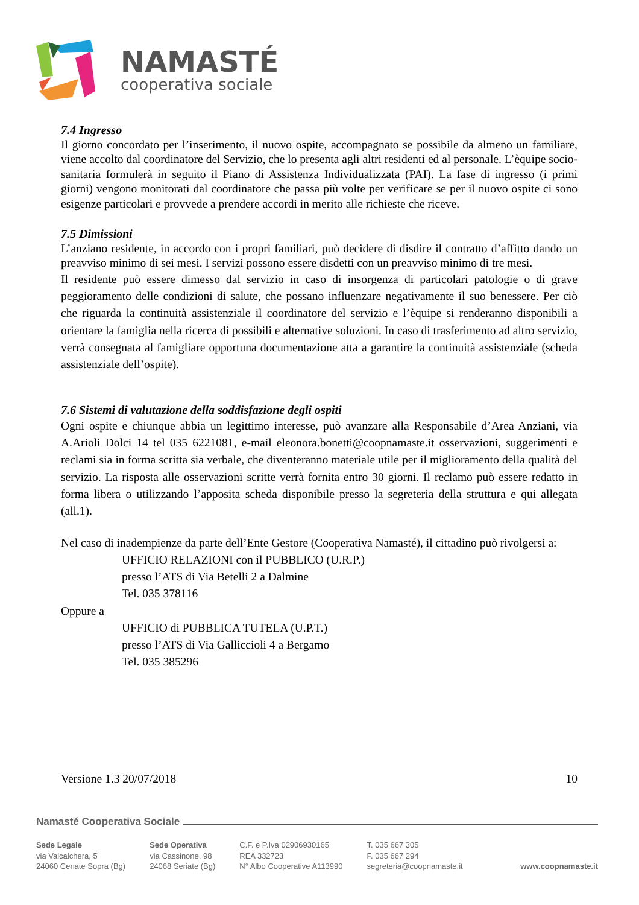NAMASTÉ
cooperativa sociale
7.4 Ingresso
Il giorno concordato per l’inserimento, il nuovo ospite, accompagnato se possibile da almeno un familiare, viene accolto dal coordinatore del Servizio, che lo presenta agli altri residenti ed al personale. L’èquipe socio-sanitaria formulerà in seguito il Piano di Assistenza Individualizzata (PAI). La fase di ingresso (i primi giorni) vengono monitorati dal coordinatore che passa più volte per verificare se per il nuovo ospite ci sono esigenze particolari e provvede a prendere accordi in merito alle richieste che riceve.
7.5 Dimissioni
L’anziano residente, in accordo con i propri familiari, può decidere di disdire il contratto d’affitto dando un preavviso minimo di sei mesi. I servizi possono essere disdetti con un preavviso minimo di tre mesi.
Il residente può essere dimesso dal servizio in caso di insorgenza di particolari patologie o di grave peggioramento delle condizioni di salute, che possano influenzare negativamente il suo benessere. Per ciò che riguarda la continuità assistenziale il coordinatore del servizio e l’èquipe si renderanno disponibili a orientare la famiglia nella ricerca di possibili e alternative soluzioni. In caso di trasferimento ad altro servizio, verrà consegnata al famigliare opportuna documentazione atta a garantire la continuità assistenziale (scheda assistenziale dell’ospite).
7.6 Sistemi di valutazione della soddisfazione degli ospiti
Ogni ospite e chiunque abbia un legittimo interesse, può avanzare alla Responsabile d’Area Anziani, via A.Arioli Dolci 14 tel 035 6221081, e-mail eleonora.bonetti@coopnamaste.it osservazioni, suggerimenti e reclami sia in forma scritta sia verbale, che diventeranno materiale utile per il miglioramento della qualità del servizio. La risposta alle osservazioni scritte verrà fornita entro 30 giorni. Il reclamo può essere redatto in forma libera o utilizzando l’apposita scheda disponibile presso la segreteria della struttura e qui allegata (all.1).
Nel caso di inadempienze da parte dell’Ente Gestore (Cooperativa Namasté), il cittadino può rivolgersi a:
UFFICIO RELAZIONI con il PUBBLICO (U.R.P.)
presso l’ATS di Via Betelli 2 a Dalmine
Tel. 035 378116
Oppure a
UFFICIO di PUBBLICA TUTELA (U.P.T.)
presso l’ATS di Via Galliccioli 4 a Bergamo
Tel. 035 385296
Versione 1.3 20/07/2018 10
Namasté Cooperativa Sociale
Sede Legale
via Valcalchera, 5
24060 Cenate Sopra (Bg)
Sede Operativa
via Cassinone, 98
24068 Seriate (Bg)
C.F. e P.Iva 02906930165
REA 332723
N° Albo Cooperative A113990
T. 035 667 305
F. 035 667 294
segreteria@coopnamaste.it
www.coopnamaste.it